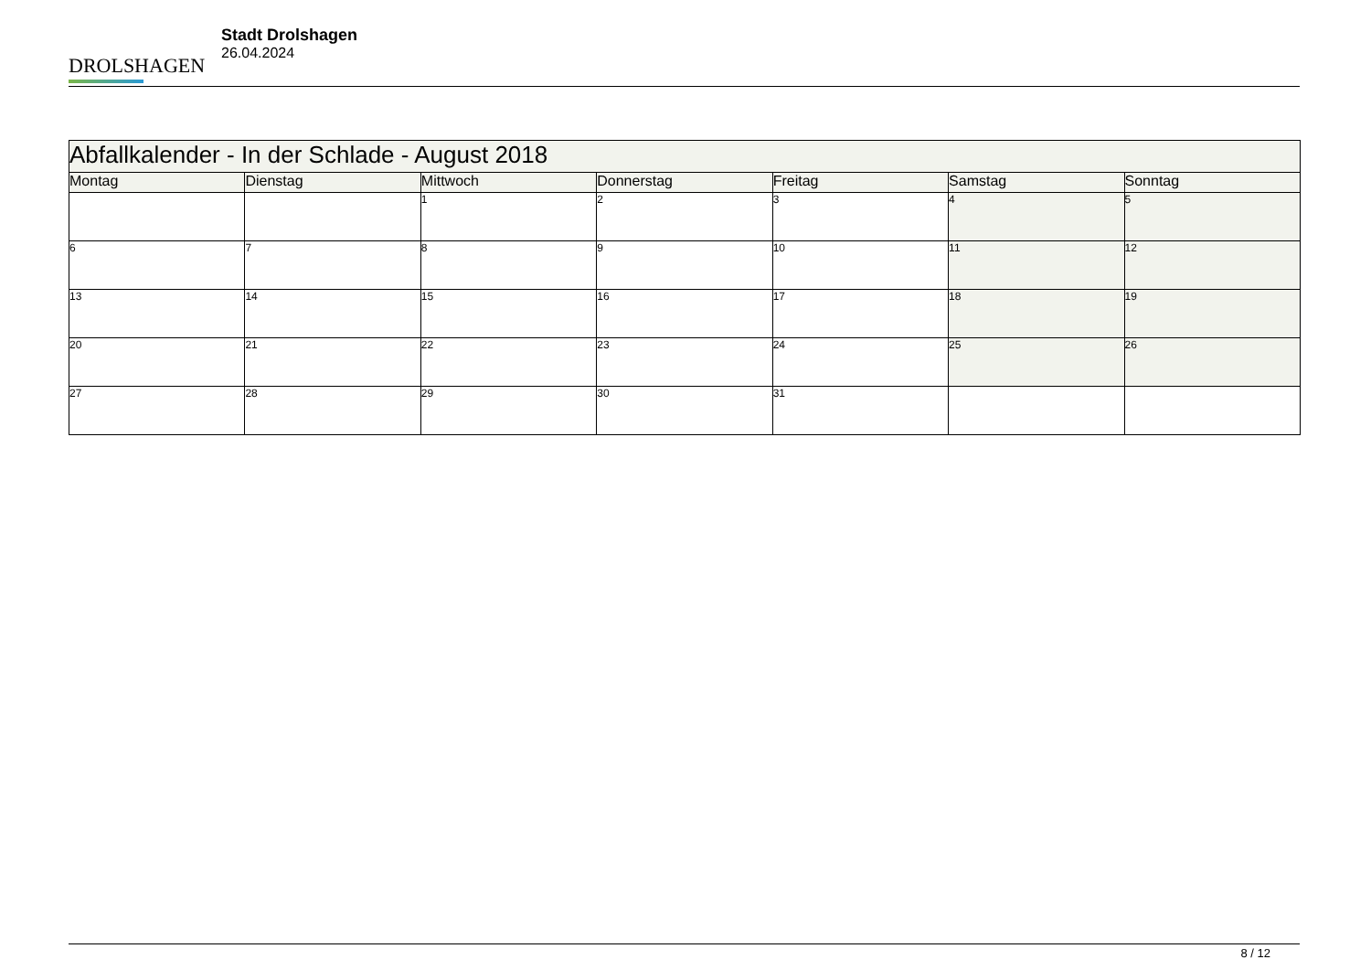DROLSHAGEN
Stadt Drolshagen
26.04.2024
| Abfallkalender - In der Schlade - August 2018 | | | | | | |
| Montag | Dienstag | Mittwoch | Donnerstag | Freitag | Samstag | Sonntag |
| | | 1 | 2 | 3 | 4 | 5 |
| 6 | 7 | 8 | 9 | 10 | 11 | 12 |
| 13 | 14 | 15 | 16 | 17 | 18 | 19 |
| 20 | 21 | 22 | 23 | 24 | 25 | 26 |
| 27 | 28 | 29 | 30 | 31 | | |
8 / 12